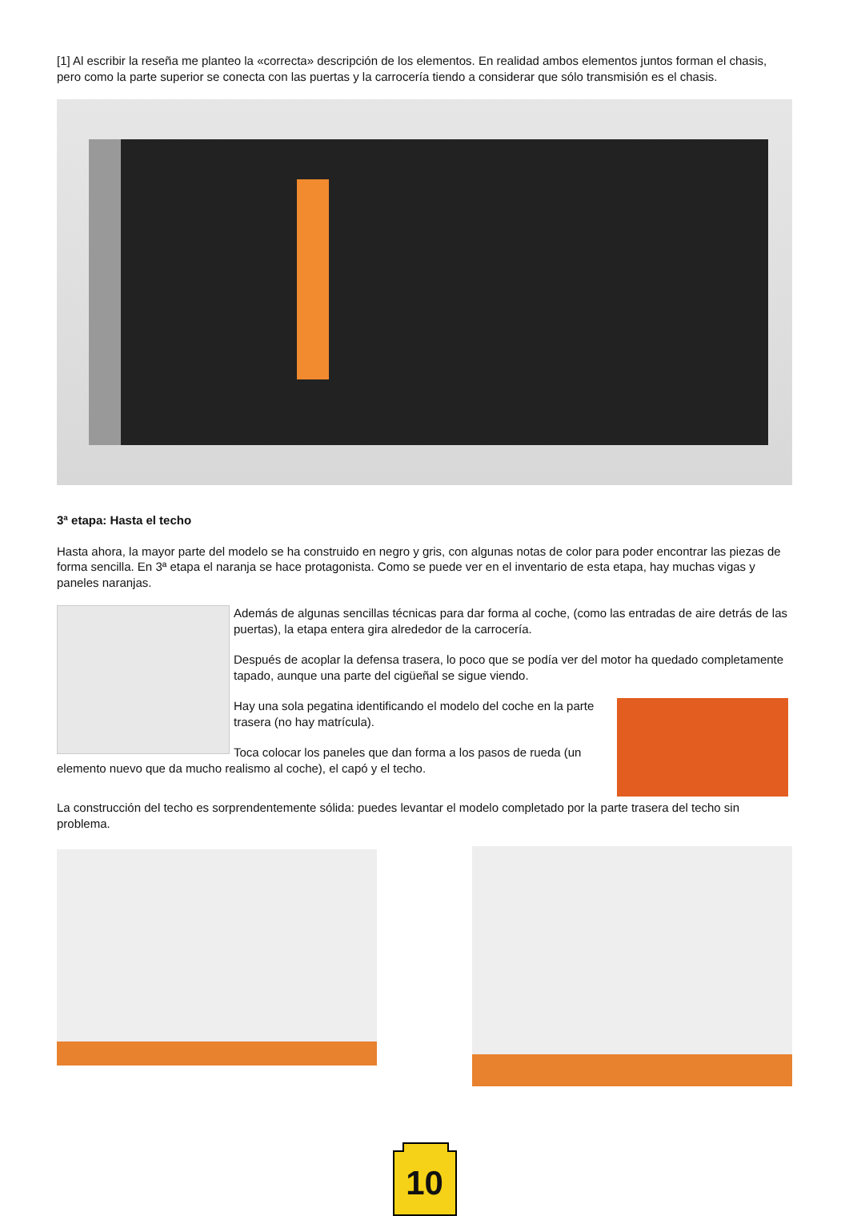[1] Al escribir la reseña me planteo la «correcta» descripción de los elementos. En realidad ambos elementos juntos forman el chasis, pero como la parte superior se conecta con las puertas y la carrocería tiendo a considerar que sólo transmisión es el chasis.
3ª etapa: Hasta el techo
Hasta ahora, la mayor parte del modelo se ha construido en negro y gris, con algunas notas de color para poder encontrar las piezas de forma sencilla. En 3ª etapa el naranja se hace protagonista. Como se puede ver en el inventario de esta etapa, hay muchas vigas y paneles naranjas.
Además de algunas sencillas técnicas para dar forma al coche, (como las entradas de aire detrás de las puertas), la etapa entera gira alrededor de la carrocería.
Después de acoplar la defensa trasera, lo poco que se podía ver del motor ha quedado completamente tapado, aunque una parte del cigüeñal se sigue viendo.
Hay una sola pegatina identificando el modelo del coche en la parte trasera (no hay matrícula).
Toca colocar los paneles que dan forma a los pasos de rueda (un elemento nuevo que da mucho realismo al coche), el capó y el techo.
La construcción del techo es sorprendentemente sólida: puedes levantar el modelo completado por la parte trasera del techo sin problema.
10